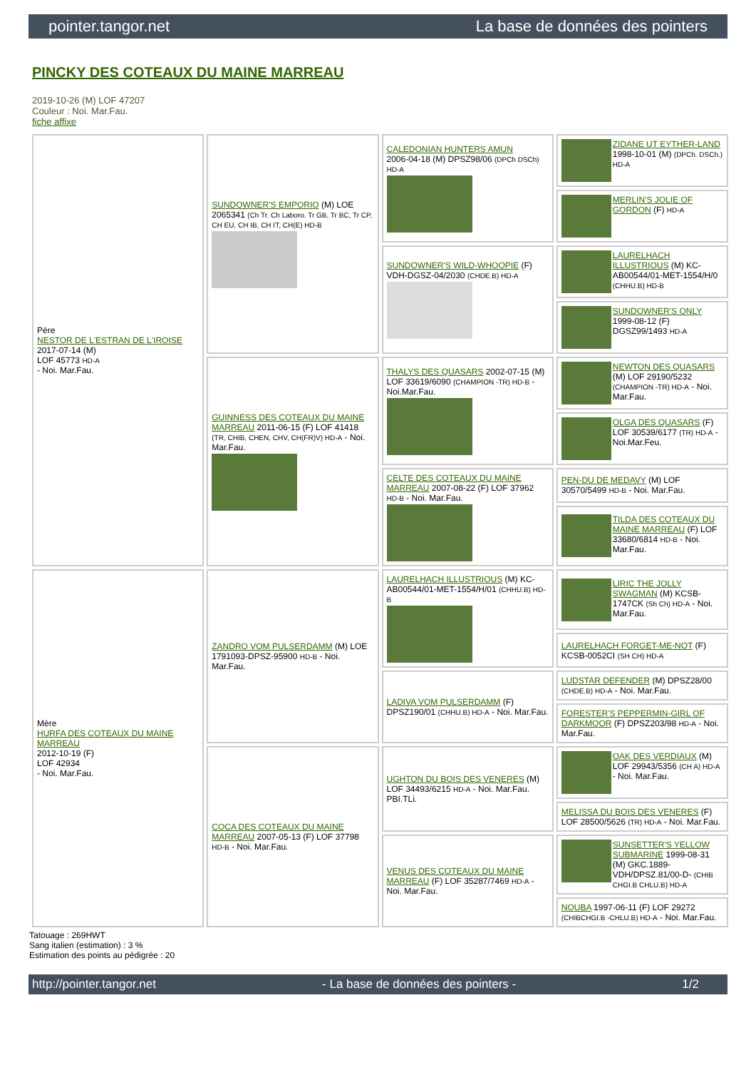pointer.tangor.net La base de données des pointers
PINCKY DES COTEAUX DU MAINE MARREAU
2019-10-26 (M) LOF 47207
Couleur : Noi. Mar.Fau.
fiche affixe
| Père NESTOR DE L'ESTRAN DE L'IROISE 2017-07-14 (M) LOF 45773 HD-A - Noi. Mar.Fau. | SUNDOWNER'S EMPORIO (M) LOE 2065341 (Ch Tr. Ch Laboro. Tr GB, Tr BC, Tr CP, CH EU, CH IB, CH IT, CH(E) HD-B | CALEDONIAN HUNTERS AMUN 2006-04-18 (M) DPSZ98/06 (DPCh DSCh) HD-A | ZIDANE UT EYTHER-LAND 1998-10-01 (M) (DPCh. DSCh.) HD-A |
| | | | MERLIN'S JOLIE OF GORDON (F) HD-A |
| | | SUNDOWNER'S WILD-WHOOPIE (F) VDH-DGSZ-04/2030 (CHDE.B) HD-A | LAURELHACH ILLUSTRIOUS (M) KC-AB00544/01-MET-1554/H/0 (CHHU.B) HD-B |
| | | | SUNDOWNER'S ONLY 1999-08-12 (F) DGSZ99/1493 HD-A |
| | GUINNESS DES COTEAUX DU MAINE MARREAU 2011-06-15 (F) LOF 41418 (TR, CHIB, CHEN, CHV, CH(FR)V) HD-A - Noi. Mar.Fau. | THALYS DES QUASARS 2002-07-15 (M) LOF 33619/6090 (CHAMPION -TR) HD-B - Noi.Mar.Fau. | NEWTON DES QUASARS (M) LOF 29190/5232 (CHAMPION -TR) HD-A - Noi. Mar.Fau. |
| | | | OLGA DES QUASARS (F) LOF 30539/6177 (TR) HD-A - Noi.Mar.Feu. |
| | | CELTE DES COTEAUX DU MAINE MARREAU 2007-08-22 (F) LOF 37962 HD-B - Noi. Mar.Fau. | PEN-DU DE MEDAVY (M) LOF 30570/5499 HD-B - Noi. Mar.Fau. |
| | | | TILDA DES COTEAUX DU MAINE MARREAU (F) LOF 33680/6814 HD-B - Noi. Mar.Fau. |
| Mère HURFA DES COTEAUX DU MAINE MARREAU 2012-10-19 (F) LOF 42934 - Noi. Mar.Fau. | ZANDRO VOM PULSERDAMM (M) LOE 1791093-DPSZ-95900 HD-B - Noi. Mar.Fau. | LAURELHACH ILLUSTRIOUS (M) KC-AB00544/01-MET-1554/H/01 (CHHU.B) HD-B | LIRIC THE JOLLY SWAGMAN (M) KCSB-1747CK (Sh Ch) HD-A - Noi. Mar.Fau. |
| | | | LAURELHACH FORGET-ME-NOT (F) KCSB-0052CI (SH CH) HD-A |
| | | LADIVA VOM PULSERDAMM (F) DPSZ190/01 (CHHU.B) HD-A - Noi. Mar.Fau. | LUDSTAR DEFENDER (M) DPSZ28/00 (CHDE.B) HD-A - Noi. Mar.Fau. |
| | | | FORESTER'S PEPPERMIN-GIRL OF DARKMOOR (F) DPSZ203/98 HD-A - Noi. Mar.Fau. |
| | COCA DES COTEAUX DU MAINE MARREAU 2007-05-13 (F) LOF 37798 HD-B - Noi. Mar.Fau. | UGHTON DU BOIS DES VENERES (M) LOF 34493/6215 HD-A - Noi. Mar.Fau. PBI.TLi. | OAK DES VERDIAUX (M) LOF 29943/5356 (CH A) HD-A - Noi. Mar.Fau. |
| | | | MELISSA DU BOIS DES VENERES (F) LOF 28500/5626 (TR) HD-A - Noi. Mar.Fau. |
| | | VENUS DES COTEAUX DU MAINE MARREAU (F) LOF 35287/7469 HD-A - Noi. Mar.Fau. | SUNSETTER'S YELLOW SUBMARINE 1999-08-31 (M) GKC.1889-VDH/DPSZ.81/00-D- (CHIB CHGI.B CHLU.B) HD-A |
| | | | NOUBA 1997-06-11 (F) LOF 29272 (CHIBCHGI.B -CHLU.B) HD-A - Noi. Mar.Fau. |
Tatouage : 269HWT
Sang italien (estimation) : 3 %
Estimation des points au pédigrée : 20
http://pointer.tangor.net - La base de données des pointers - 1/2